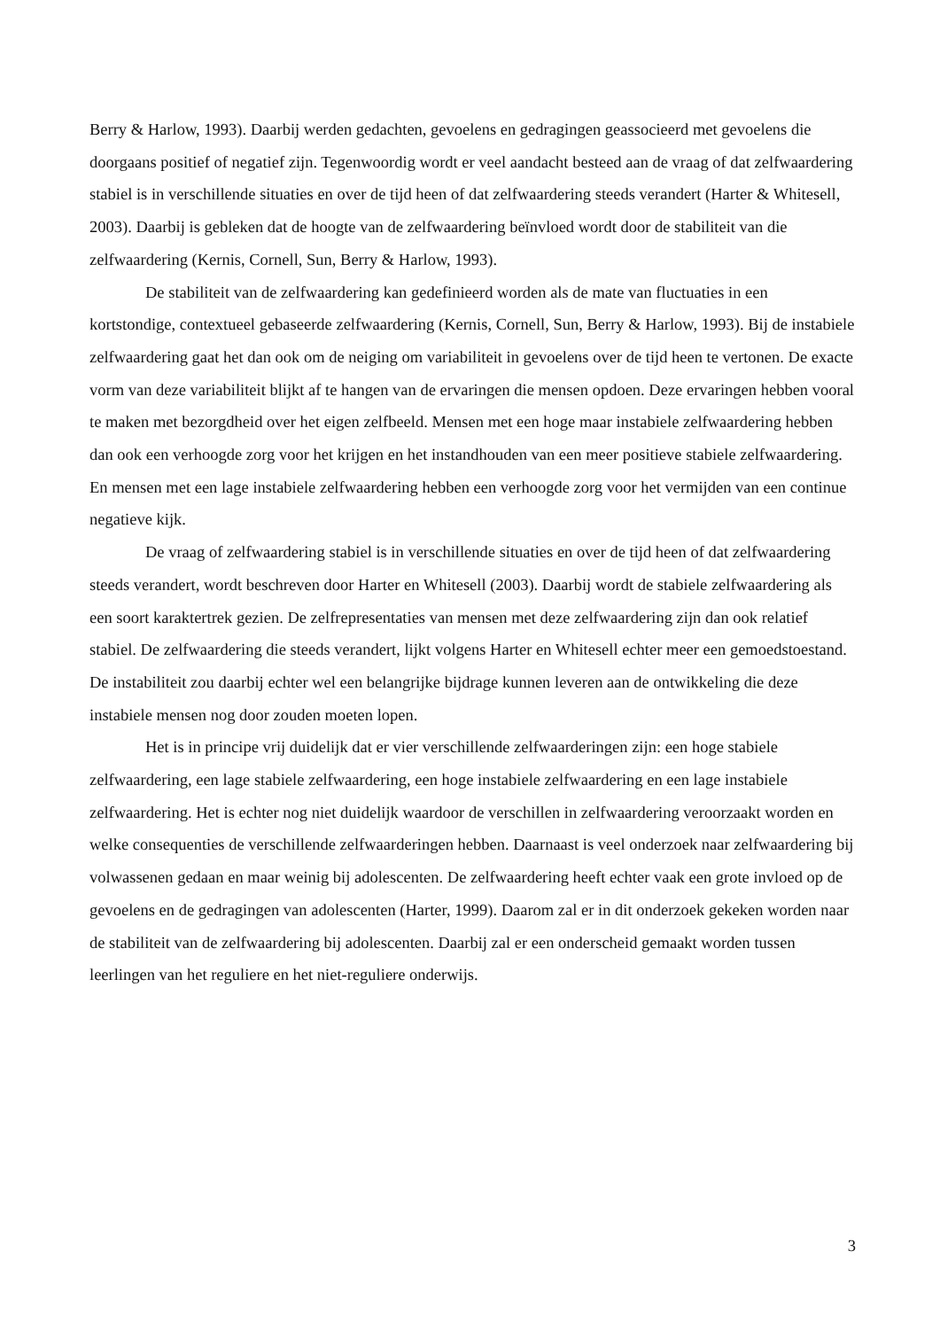Berry & Harlow, 1993). Daarbij werden gedachten, gevoelens en gedragingen geassocieerd met gevoelens die doorgaans positief of negatief zijn. Tegenwoordig wordt er veel aandacht besteed aan de vraag of dat zelfwaardering stabiel is in verschillende situaties en over de tijd heen of dat zelfwaardering steeds verandert (Harter & Whitesell, 2003). Daarbij is gebleken dat de hoogte van de zelfwaardering beïnvloed wordt door de stabiliteit van die zelfwaardering (Kernis, Cornell, Sun, Berry & Harlow, 1993).
De stabiliteit van de zelfwaardering kan gedefinieerd worden als de mate van fluctuaties in een kortstondige, contextueel gebaseerde zelfwaardering (Kernis, Cornell, Sun, Berry & Harlow, 1993). Bij de instabiele zelfwaardering gaat het dan ook om de neiging om variabiliteit in gevoelens over de tijd heen te vertonen. De exacte vorm van deze variabiliteit blijkt af te hangen van de ervaringen die mensen opdoen. Deze ervaringen hebben vooral te maken met bezorgdheid over het eigen zelfbeeld. Mensen met een hoge maar instabiele zelfwaardering hebben dan ook een verhoogde zorg voor het krijgen en het instandhouden van een meer positieve stabiele zelfwaardering. En mensen met een lage instabiele zelfwaardering hebben een verhoogde zorg voor het vermijden van een continue negatieve kijk.
De vraag of zelfwaardering stabiel is in verschillende situaties en over de tijd heen of dat zelfwaardering steeds verandert, wordt beschreven door Harter en Whitesell (2003). Daarbij wordt de stabiele zelfwaardering als een soort karaktertrek gezien. De zelfrepresentaties van mensen met deze zelfwaardering zijn dan ook relatief stabiel. De zelfwaardering die steeds verandert, lijkt volgens Harter en Whitesell echter meer een gemoedstoestand. De instabiliteit zou daarbij echter wel een belangrijke bijdrage kunnen leveren aan de ontwikkeling die deze instabiele mensen nog door zouden moeten lopen.
Het is in principe vrij duidelijk dat er vier verschillende zelfwaarderingen zijn: een hoge stabiele zelfwaardering, een lage stabiele zelfwaardering, een hoge instabiele zelfwaardering en een lage instabiele zelfwaardering. Het is echter nog niet duidelijk waardoor de verschillen in zelfwaardering veroorzaakt worden en welke consequenties de verschillende zelfwaarderingen hebben. Daarnaast is veel onderzoek naar zelfwaardering bij volwassenen gedaan en maar weinig bij adolescenten. De zelfwaardering heeft echter vaak een grote invloed op de gevoelens en de gedragingen van adolescenten (Harter, 1999). Daarom zal er in dit onderzoek gekeken worden naar de stabiliteit van de zelfwaardering bij adolescenten. Daarbij zal er een onderscheid gemaakt worden tussen leerlingen van het reguliere en het niet-reguliere onderwijs.
3